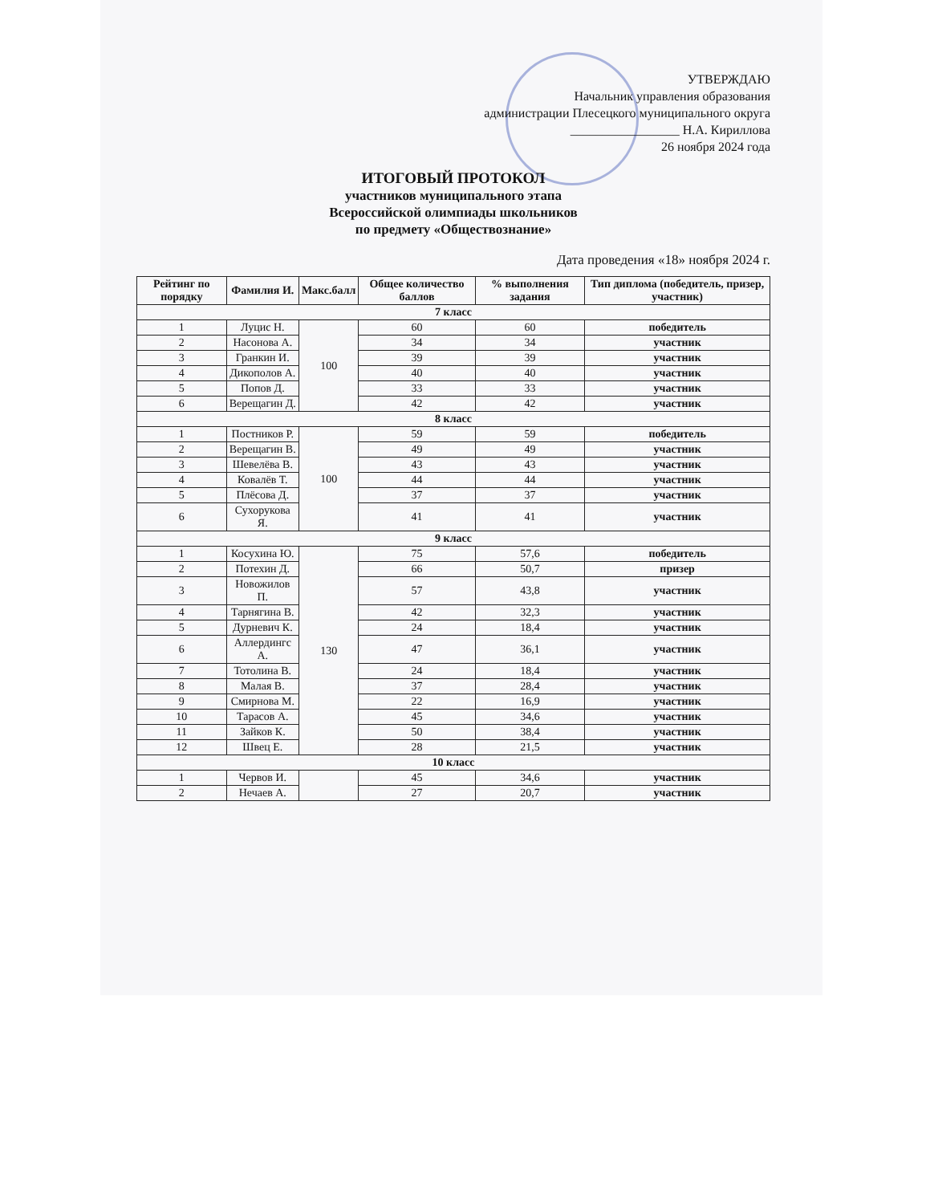УТВЕРЖДАЮ
Начальник управления образования
администрации Плесецкого муниципального округа
_________________ Н.А. Кириллова
26 ноября 2024 года
ИТОГОВЫЙ ПРОТОКОЛ
участников муниципального этапа
Всероссийской олимпиады школьников
по предмету «Обществознание»
Дата проведения «18» ноября 2024 г.
| Рейтинг по порядку | Фамилия И. | Макс.балл | Общее количество баллов | % выполнения задания | Тип диплома (победитель, призер, участник) |
| --- | --- | --- | --- | --- | --- |
| 7 класс | | | | | |
| 1 | Луцис Н. | 100 | 60 | 60 | победитель |
| 2 | Насонова А. | | 34 | 34 | участник |
| 3 | Гранкин И. | | 39 | 39 | участник |
| 4 | Дикополов А. | | 40 | 40 | участник |
| 5 | Попов Д. | | 33 | 33 | участник |
| 6 | Верещагин Д. | | 42 | 42 | участник |
| 8 класс | | | | | |
| 1 | Постников Р. | 100 | 59 | 59 | победитель |
| 2 | Верещагин В. | | 49 | 49 | участник |
| 3 | Шевелёва В. | | 43 | 43 | участник |
| 4 | Ковалёв Т. | | 44 | 44 | участник |
| 5 | Плёсова Д. | | 37 | 37 | участник |
| 6 | Сухорукова Я. | | 41 | 41 | участник |
| 9 класс | | | | | |
| 1 | Косухина Ю. | 130 | 75 | 57,6 | победитель |
| 2 | Потехин Д. | | 66 | 50,7 | призер |
| 3 | Новожилов П. | | 57 | 43,8 | участник |
| 4 | Тарнягина В. | | 42 | 32,3 | участник |
| 5 | Дурневич К. | | 24 | 18,4 | участник |
| 6 | Аллердингс А. | | 47 | 36,1 | участник |
| 7 | Тотолина В. | | 24 | 18,4 | участник |
| 8 | Малая В. | | 37 | 28,4 | участник |
| 9 | Смирнова М. | | 22 | 16,9 | участник |
| 10 | Тарасов А. | | 45 | 34,6 | участник |
| 11 | Зайков К. | | 50 | 38,4 | участник |
| 12 | Швец Е. | | 28 | 21,5 | участник |
| 10 класс | | | | | |
| 1 | Червов И. | | 45 | 34,6 | участник |
| 2 | Нечаев А. | | 27 | 20,7 | участник |